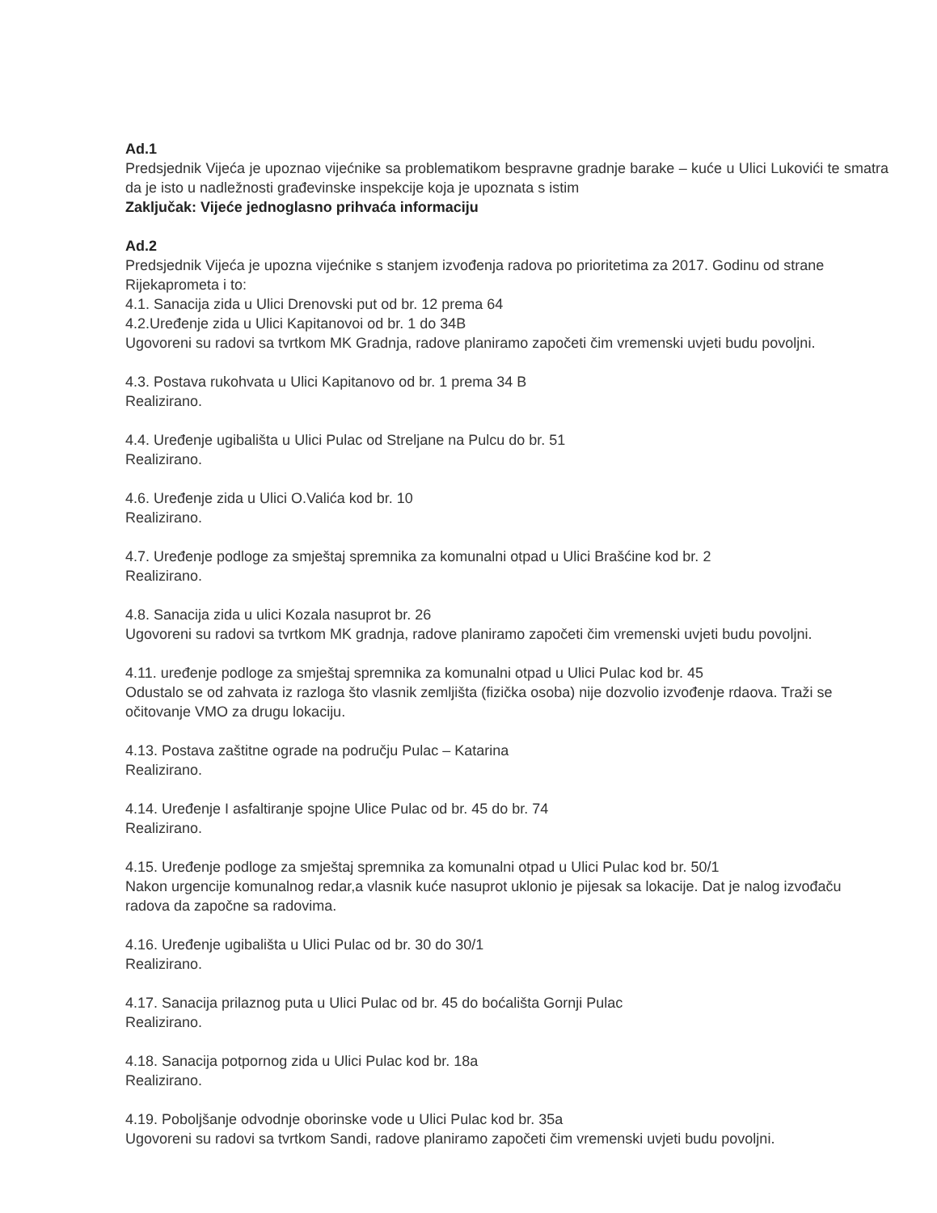Ad.1
Predsjednik Vijeća je upoznao vijećnike sa problematikom bespravne gradnje barake – kuće u Ulici Lukovići te smatra da je isto u nadležnosti građevinske inspekcije koja je upoznata s istim
Zaključak: Vijeće jednoglasno prihvaća informaciju
Ad.2
Predsjednik Vijeća je upozna vijećnike s stanjem izvođenja radova po prioritetima za 2017. Godinu od strane Rijekaprometa i to:
4.1. Sanacija zida u Ulici Drenovski put od br. 12 prema 64
4.2.Uređenje zida u Ulici Kapitanovoi od br. 1 do 34B
Ugovoreni su radovi sa tvrtkom MK Gradnja, radove planiramo započeti čim vremenski uvjeti budu povoljni.
4.3. Postava rukohvata u Ulici Kapitanovo od br. 1 prema 34 B
Realizirano.
4.4. Uređenje ugibališta u Ulici Pulac od Streljane na Pulcu do br. 51
Realizirano.
4.6. Uređenje zida u Ulici O.Valića kod br. 10
Realizirano.
4.7. Uređenje podloge za smještaj spremnika za komunalni otpad u Ulici Brašćine kod br. 2
Realizirano.
4.8. Sanacija zida u ulici Kozala nasuprot br. 26
Ugovoreni su radovi sa tvrtkom MK gradnja, radove planiramo započeti čim vremenski uvjeti budu povoljni.
4.11. uređenje podloge za smještaj spremnika za komunalni otpad u Ulici Pulac kod br. 45
Odustalo se od zahvata iz razloga što vlasnik zemljišta (fizička osoba) nije dozvolio izvođenje rdaova. Traži se očitovanje VMO za drugu lokaciju.
4.13. Postava zaštitne ograde na području Pulac – Katarina
Realizirano.
4.14. Uređenje I asfaltiranje spojne Ulice Pulac od br. 45 do br. 74
Realizirano.
4.15. Uređenje podloge za smještaj spremnika za komunalni otpad u Ulici Pulac kod br. 50/1
Nakon urgencije komunalnog redar,a vlasnik kuće nasuprot uklonio je pijesak sa lokacije. Dat je nalog izvođaču radova da započne sa radovima.
4.16. Uređenje ugibališta u Ulici Pulac od br. 30 do 30/1
Realizirano.
4.17. Sanacija prilaznog puta u Ulici Pulac od br. 45 do boćališta Gornji Pulac
Realizirano.
4.18. Sanacija potpornog zida u Ulici Pulac kod br. 18a
Realizirano.
4.19. Poboljšanje odvodnje oborinske vode u Ulici Pulac kod br. 35a
Ugovoreni su radovi sa tvrtkom Sandi, radove planiramo započeti čim vremenski uvjeti budu povoljni.